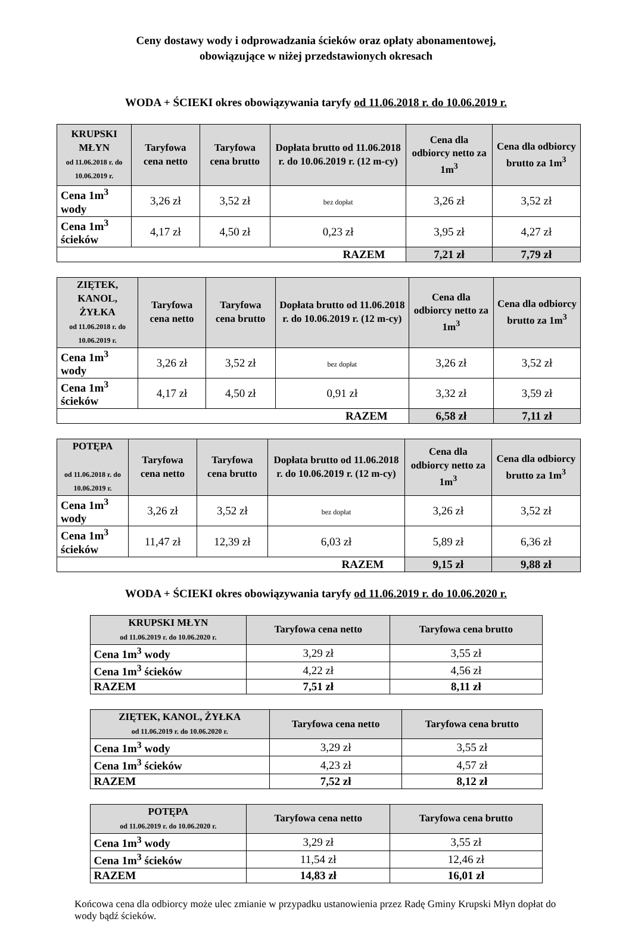Ceny dostawy wody i odprowadzania ścieków oraz opłaty abonamentowej,
obowiązujące w niżej przedstawionych okresach
WODA + ŚCIEKI okres obowiązywania taryfy od 11.06.2018 r. do 10.06.2019 r.
| KRUPSKI MŁYN od 11.06.2018 r. do 10.06.2019 r. | Taryfowa cena netto | Taryfowa cena brutto | Dopłata brutto od 11.06.2018 r. do 10.06.2019 r. (12 m-cy) | Cena dla odbiorcy netto za 1m<sup>3</sup> | Cena dla odbiorcy brutto za 1m<sup>3</sup> |
| --- | --- | --- | --- | --- | --- |
| Cena 1m<sup>3</sup> wody | 3,26 zł | 3,52 zł | bez dopłat | 3,26 zł | 3,52 zł |
| Cena 1m<sup>3</sup> ścieków | 4,17 zł | 4,50 zł | 0,23 zł | 3,95 zł | 4,27 zł |
| RAZEM | | | | 7,21 zł | 7,79 zł |
| ZIĘTEK, KANOL, ŻYŁKA od 11.06.2018 r. do 10.06.2019 r. | Taryfowa cena netto | Taryfowa cena brutto | Dopłata brutto od 11.06.2018 r. do 10.06.2019 r. (12 m-cy) | Cena dla odbiorcy netto za 1m<sup>3</sup> | Cena dla odbiorcy brutto za 1m<sup>3</sup> |
| --- | --- | --- | --- | --- | --- |
| Cena 1m<sup>3</sup> wody | 3,26 zł | 3,52 zł | bez dopłat | 3,26 zł | 3,52 zł |
| Cena 1m<sup>3</sup> ścieków | 4,17 zł | 4,50 zł | 0,91 zł | 3,32 zł | 3,59 zł |
| RAZEM | | | | 6,58 zł | 7,11 zł |
| POTĘPA od 11.06.2018 r. do 10.06.2019 r. | Taryfowa cena netto | Taryfowa cena brutto | Dopłata brutto od 11.06.2018 r. do 10.06.2019 r. (12 m-cy) | Cena dla odbiorcy netto za 1m<sup>3</sup> | Cena dla odbiorcy brutto za 1m<sup>3</sup> |
| --- | --- | --- | --- | --- | --- |
| Cena 1m<sup>3</sup> wody | 3,26 zł | 3,52 zł | bez dopłat | 3,26 zł | 3,52 zł |
| Cena 1m<sup>3</sup> ścieków | 11,47 zł | 12,39 zł | 6,03 zł | 5,89 zł | 6,36 zł |
| RAZEM | | | | 9,15 zł | 9,88 zł |
WODA + ŚCIEKI okres obowiązywania taryfy od 11.06.2019 r. do 10.06.2020 r.
| KRUPSKI MŁYN od 11.06.2019 r. do 10.06.2020 r. | Taryfowa cena netto | Taryfowa cena brutto |
| --- | --- | --- |
| Cena 1m<sup>3</sup> wody | 3,29 zł | 3,55 zł |
| Cena 1m<sup>3</sup> ścieków | 4,22 zł | 4,56 zł |
| RAZEM | 7,51 zł | 8,11 zł |
| ZIĘTEK, KANOL, ŻYŁKA od 11.06.2019 r. do 10.06.2020 r. | Taryfowa cena netto | Taryfowa cena brutto |
| --- | --- | --- |
| Cena 1m<sup>3</sup> wody | 3,29 zł | 3,55 zł |
| Cena 1m<sup>3</sup> ścieków | 4,23 zł | 4,57 zł |
| RAZEM | 7,52 zł | 8,12 zł |
| POTĘPA od 11.06.2019 r. do 10.06.2020 r. | Taryfowa cena netto | Taryfowa cena brutto |
| --- | --- | --- |
| Cena 1m<sup>3</sup> wody | 3,29 zł | 3,55 zł |
| Cena 1m<sup>3</sup> ścieków | 11,54 zł | 12,46 zł |
| RAZEM | 14,83 zł | 16,01 zł |
Końcowa cena dla odbiorcy może ulec zmianie w przypadku ustanowienia przez Radę Gminy Krupski Młyn dopłat do wody bądź ścieków.